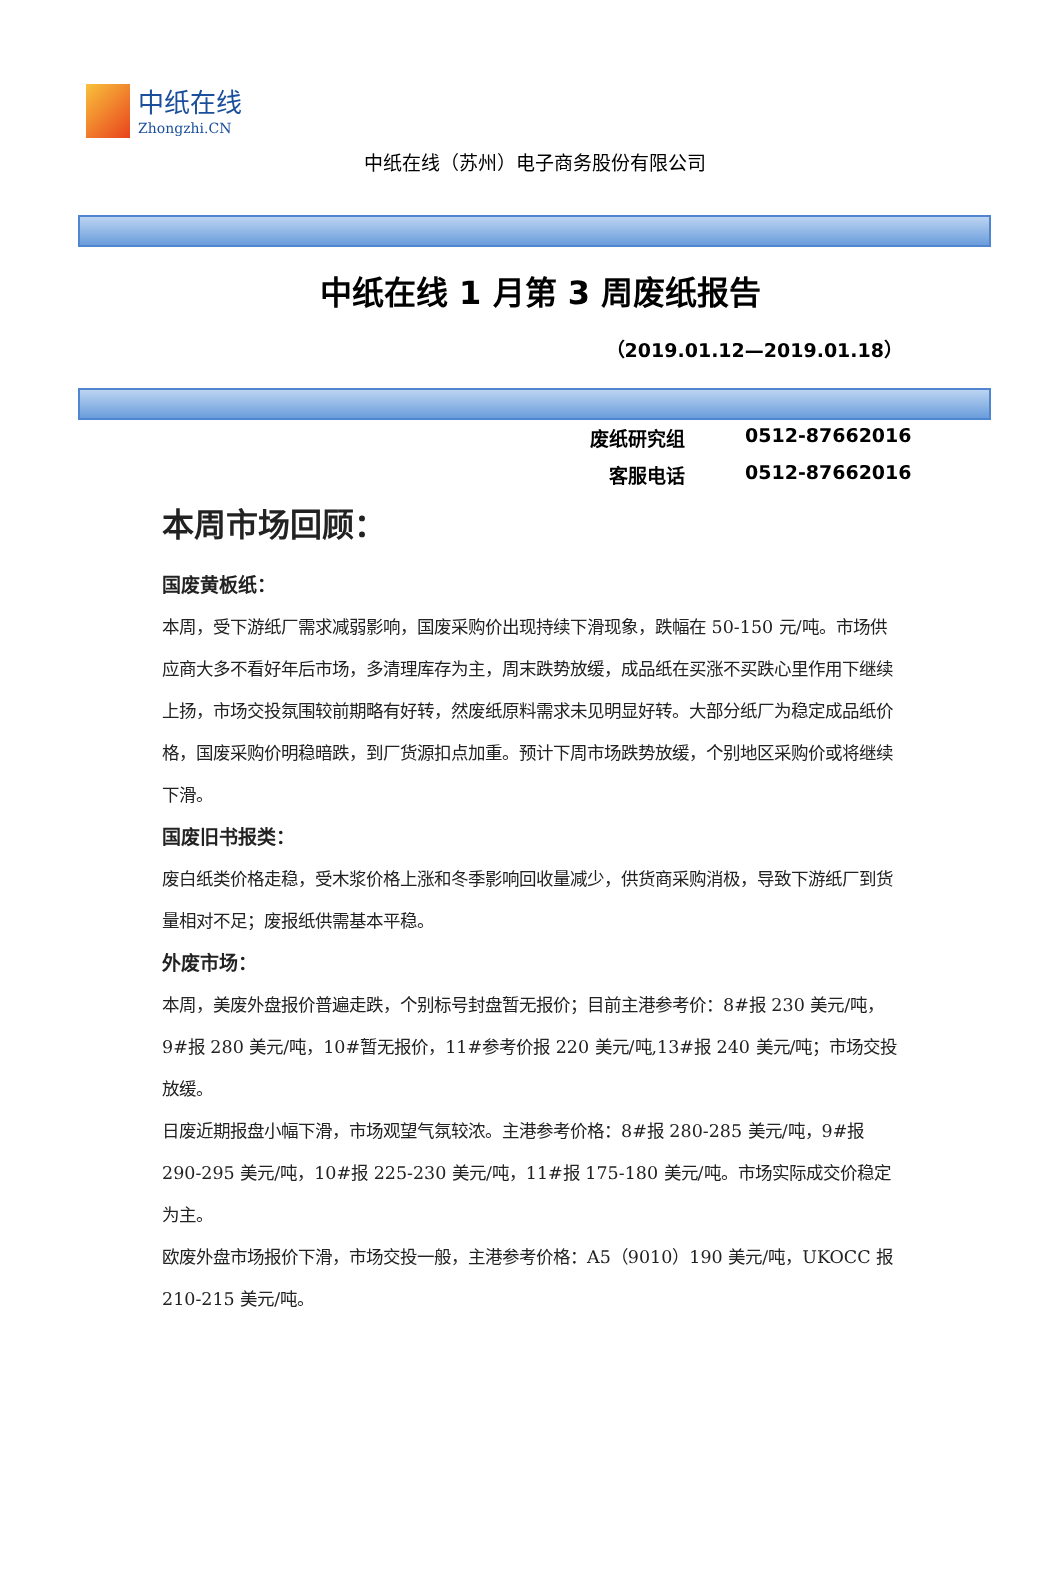中纸在线
Zhongzhi.CN
中纸在线（苏州）电子商务股份有限公司
中纸在线 1 月第 3 周废纸报告
（2019.01.12—2019.01.18）
废纸研究组 0512-87662016
客服电话 0512-87662016
本周市场回顾：
国废黄板纸：
本周，受下游纸厂需求减弱影响，国废采购价出现持续下滑现象，跌幅在 50-150 元/吨。市场供应商大多不看好年后市场，多清理库存为主，周末跌势放缓，成品纸在买涨不买跌心里作用下继续上扬，市场交投氛围较前期略有好转，然废纸原料需求未见明显好转。大部分纸厂为稳定成品纸价格，国废采购价明稳暗跌，到厂货源扣点加重。预计下周市场跌势放缓，个别地区采购价或将继续下滑。
国废旧书报类：
废白纸类价格走稳，受木浆价格上涨和冬季影响回收量减少，供货商采购消极，导致下游纸厂到货量相对不足；废报纸供需基本平稳。
外废市场：
本周，美废外盘报价普遍走跌，个别标号封盘暂无报价；目前主港参考价：8#报 230 美元/吨，9#报 280 美元/吨，10#暂无报价，11#参考价报 220 美元/吨,13#报 240 美元/吨；市场交投放缓。
日废近期报盘小幅下滑，市场观望气氛较浓。主港参考价格：8#报 280-285 美元/吨，9#报 290-295 美元/吨，10#报 225-230 美元/吨，11#报 175-180 美元/吨。市场实际成交价稳定为主。
欧废外盘市场报价下滑，市场交投一般，主港参考价格：A5（9010）190 美元/吨，UKOCC 报 210-215 美元/吨。